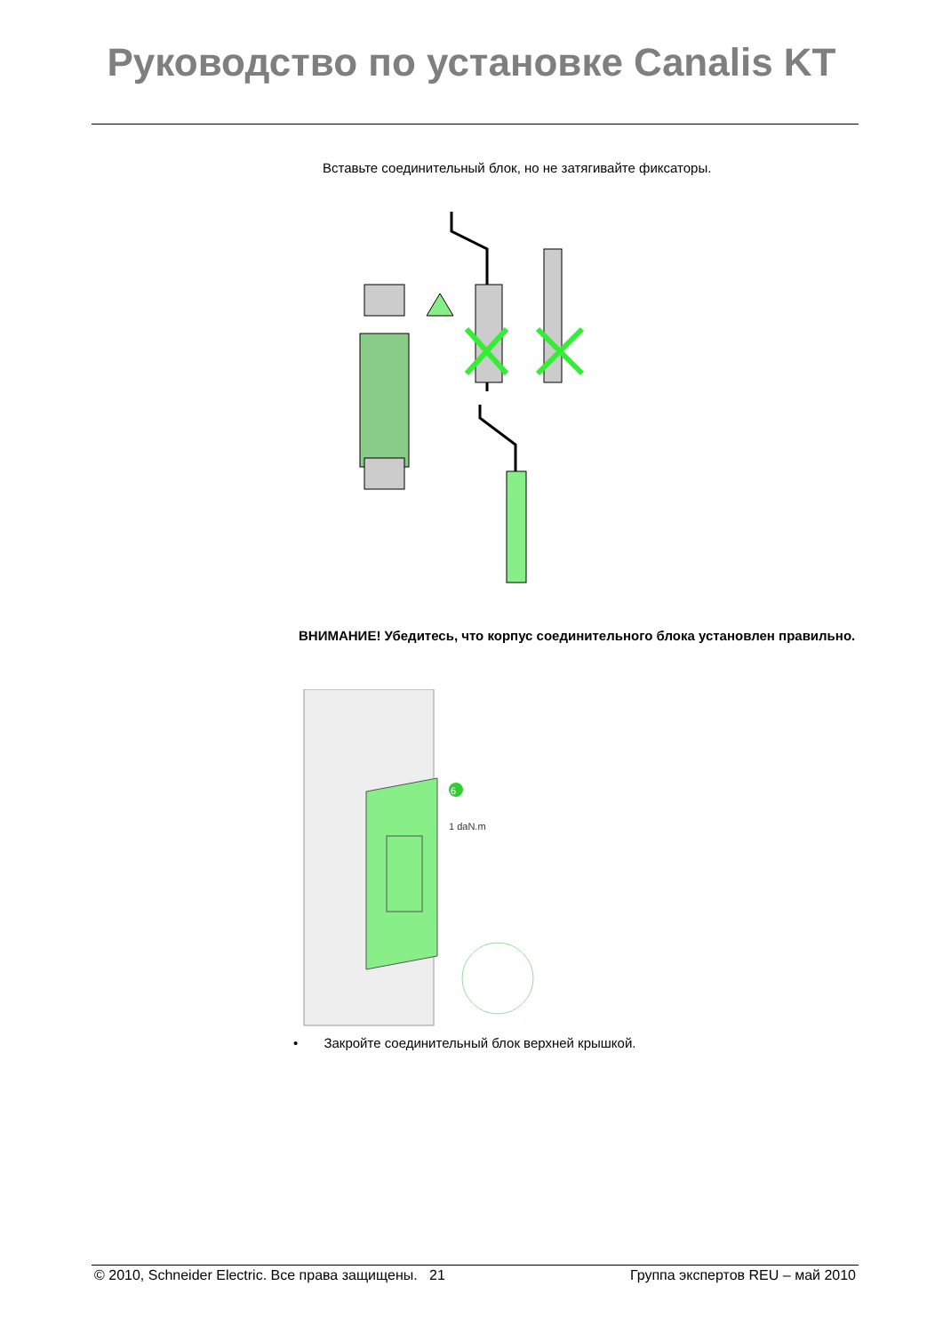Руководство по установке Canalis KT
Вставьте соединительный блок, но не затягивайте фиксаторы.
ВНИМАНИЕ! Убедитесь, что корпус соединительного блока установлен правильно.
6
1 daN.m
• Закройте соединительный блок верхней крышкой.
© 2010, Schneider Electric. Все права защищены. 21 Группа экспертов REU – май 2010